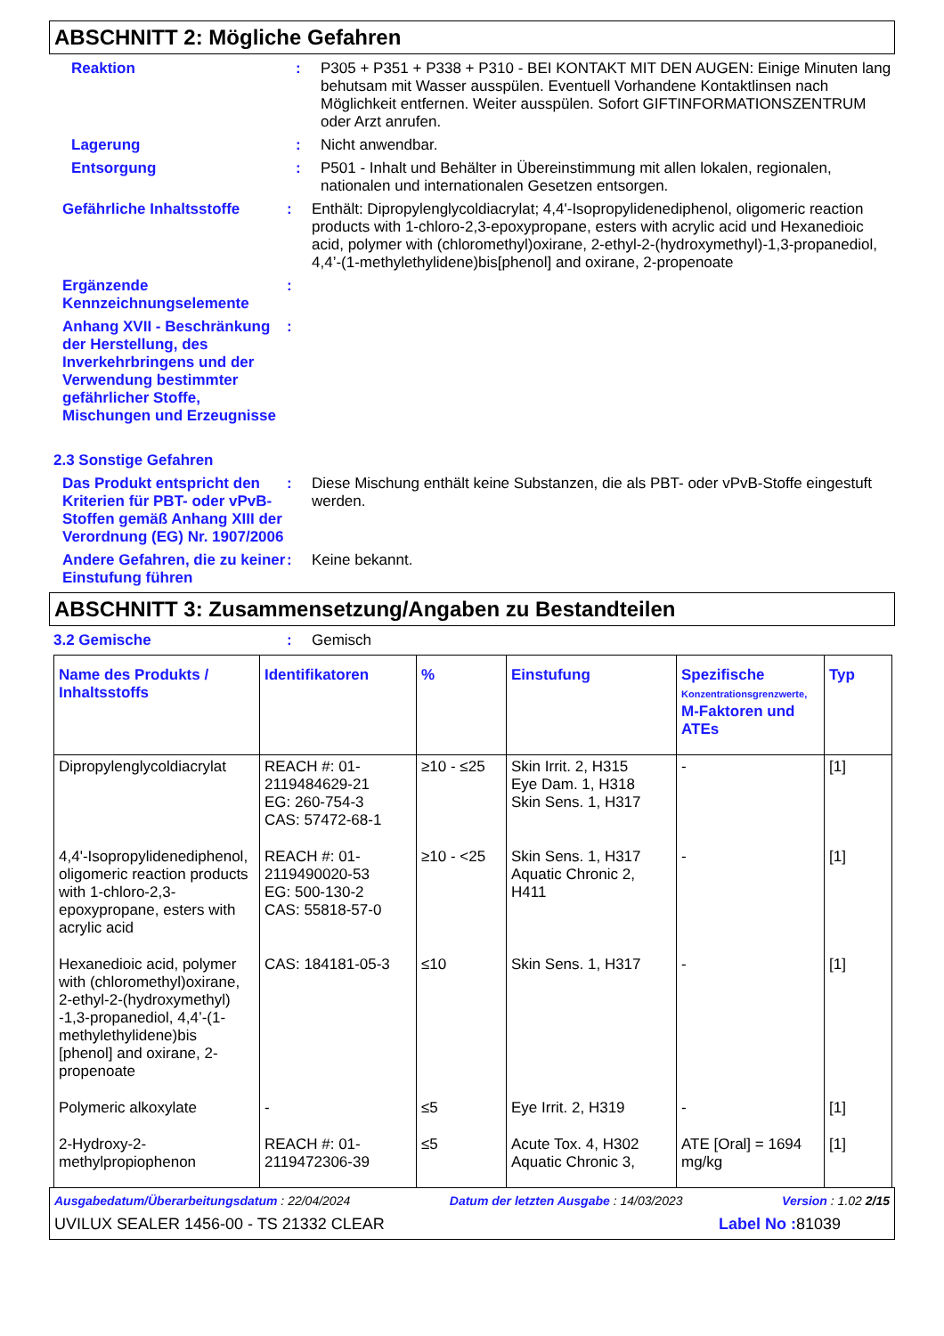ABSCHNITT 2: Mögliche Gefahren
Reaktion : P305 + P351 + P338 + P310 - BEI KONTAKT MIT DEN AUGEN: Einige Minuten lang behutsam mit Wasser ausspülen. Eventuell Vorhandene Kontaktlinsen nach Möglichkeit entfernen. Weiter ausspülen. Sofort GIFTINFORMATIONSZENTRUM oder Arzt anrufen.
Lagerung : Nicht anwendbar.
Entsorgung : P501 - Inhalt und Behälter in Übereinstimmung mit allen lokalen, regionalen, nationalen und internationalen Gesetzen entsorgen.
Gefährliche Inhaltsstoffe
: Enthält: Dipropylenglycoldiacrylat; 4,4'-Isopropylidenediphenol, oligomeric reaction products with 1-chloro-2,3-epoxypropane, esters with acrylic acid und Hexanedioic acid, polymer with (chloromethyl)oxirane, 2-ethyl-2-(hydroxymethyl)-1,3-propanediol, 4,4’-(1-methylethylidene)bis[phenol] and oxirane, 2-propenoate
Ergänzende Kennzeichnungselemente
:
Anhang XVII - Beschränkung der Herstellung, des Inverkehrbringens und der Verwendung bestimmter gefährlicher Stoffe, Mischungen und Erzeugnisse
:
2.3 Sonstige Gefahren
Das Produkt entspricht den Kriterien für PBT- oder vPvB-Stoffen gemäß Anhang XIII der Verordnung (EG) Nr. 1907/2006
: Diese Mischung enthält keine Substanzen, die als PBT- oder vPvB-Stoffe eingestuft werden.
Andere Gefahren, die zu keiner Einstufung führen
: Keine bekannt.
ABSCHNITT 3: Zusammensetzung/Angaben zu Bestandteilen
3.2 Gemische : Gemisch
| Name des Produkts / Inhaltsstoffs | Identifikatoren | % | Einstufung | Spezifische Konzentrationsgrenzwerte, M-Faktoren und ATEs | Typ |
| --- | --- | --- | --- | --- | --- |
| Dipropylenglycoldiacrylat | REACH #: 01-2119484629-21 EG: 260-754-3 CAS: 57472-68-1 | ≥10 - ≤25 | Skin Irrit. 2, H315 Eye Dam. 1, H318 Skin Sens. 1, H317 | - | [1] |
| 4,4'-Isopropylidenediphenol, oligomeric reaction products with 1-chloro-2,3-epoxypropane, esters with acrylic acid | REACH #: 01-2119490020-53 EG: 500-130-2 CAS: 55818-57-0 | ≥10 - <25 | Skin Sens. 1, H317 Aquatic Chronic 2, H411 | - | [1] |
| Hexanedioic acid, polymer with (chloromethyl)oxirane, 2-ethyl-2-(hydroxymethyl) -1,3-propanediol, 4,4’-(1-methylethylidene)bis [phenol] and oxirane, 2-propenoate | CAS: 184181-05-3 | ≤10 | Skin Sens. 1, H317 | - | [1] |
| Polymeric alkoxylate | - | ≤5 | Eye Irrit. 2, H319 | - | [1] |
| 2-Hydroxy-2-methylpropiophenon | REACH #: 01-2119472306-39 | ≤5 | Acute Tox. 4, H302 Aquatic Chronic 3, | ATE [Oral] = 1694 mg/kg | [1] |
Ausgabedatum/Überarbeitungsdatum : 22/04/2024 Datum der letzten Ausgabe : 14/03/2023 Version : 1.02 2/15
UVILUX SEALER 1456-00 - TS 21332 CLEAR Label No : 81039